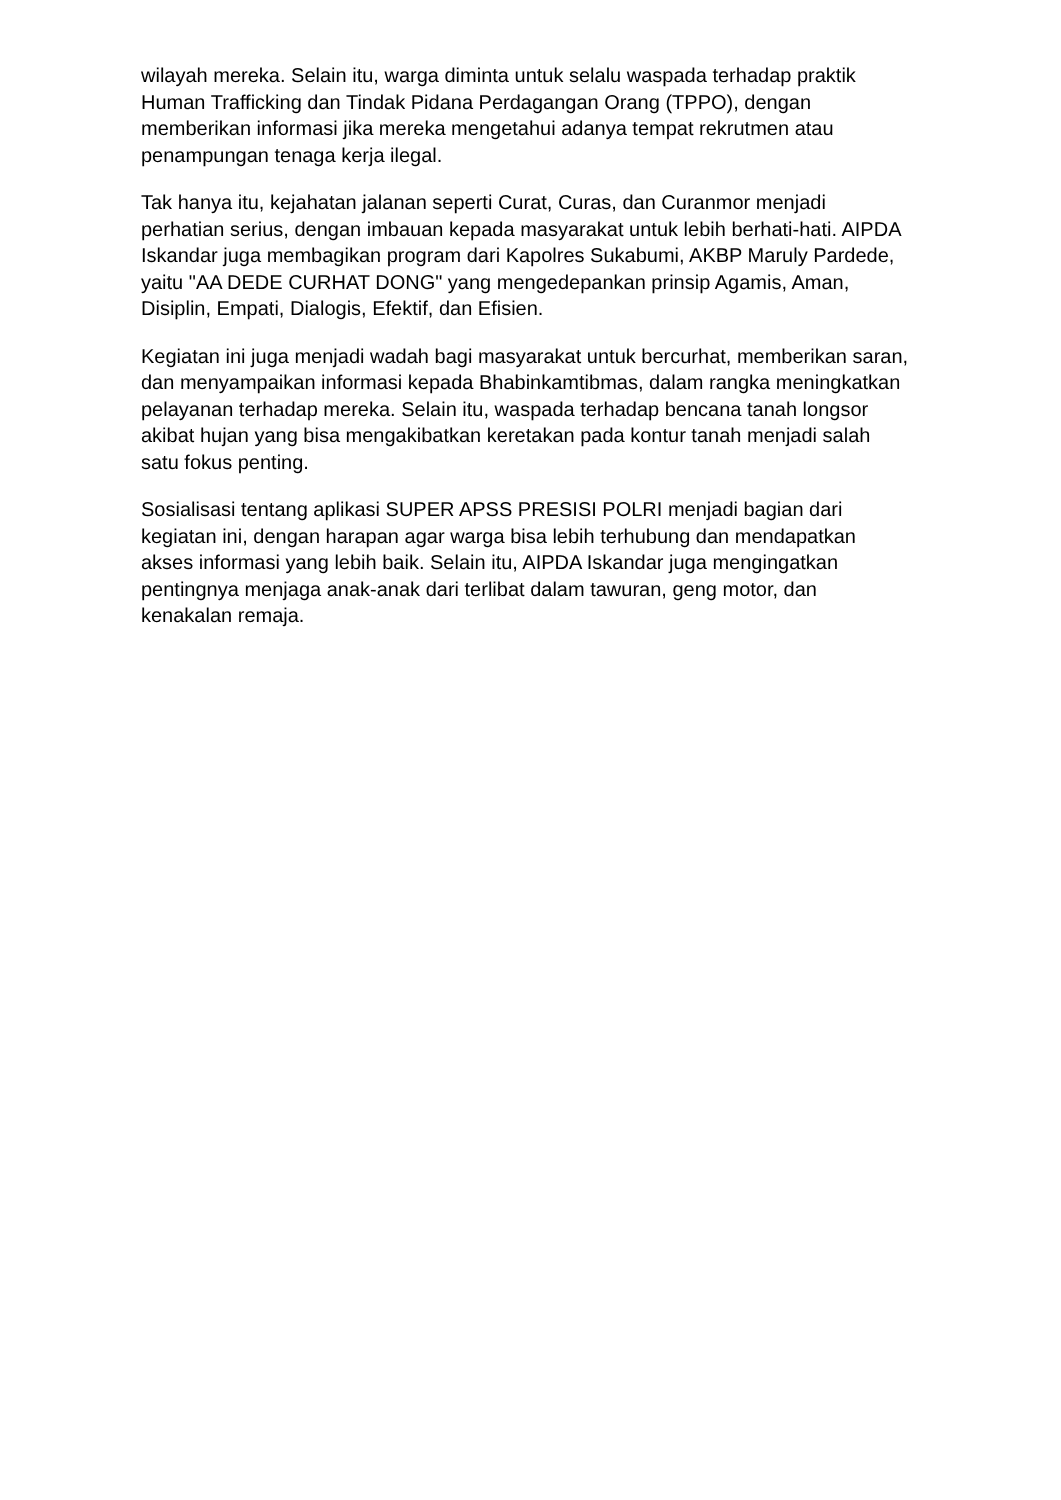wilayah mereka. Selain itu, warga diminta untuk selalu waspada terhadap praktik Human Trafficking dan Tindak Pidana Perdagangan Orang (TPPO), dengan memberikan informasi jika mereka mengetahui adanya tempat rekrutmen atau penampungan tenaga kerja ilegal.
Tak hanya itu, kejahatan jalanan seperti Curat, Curas, dan Curanmor menjadi perhatian serius, dengan imbauan kepada masyarakat untuk lebih berhati-hati. AIPDA Iskandar juga membagikan program dari Kapolres Sukabumi, AKBP Maruly Pardede, yaitu "AA DEDE CURHAT DONG" yang mengedepankan prinsip Agamis, Aman, Disiplin, Empati, Dialogis, Efektif, dan Efisien.
Kegiatan ini juga menjadi wadah bagi masyarakat untuk bercurhat, memberikan saran, dan menyampaikan informasi kepada Bhabinkamtibmas, dalam rangka meningkatkan pelayanan terhadap mereka. Selain itu, waspada terhadap bencana tanah longsor akibat hujan yang bisa mengakibatkan keretakan pada kontur tanah menjadi salah satu fokus penting.
Sosialisasi tentang aplikasi SUPER APSS PRESISI POLRI menjadi bagian dari kegiatan ini, dengan harapan agar warga bisa lebih terhubung dan mendapatkan akses informasi yang lebih baik. Selain itu, AIPDA Iskandar juga mengingatkan pentingnya menjaga anak-anak dari terlibat dalam tawuran, geng motor, dan kenakalan remaja.